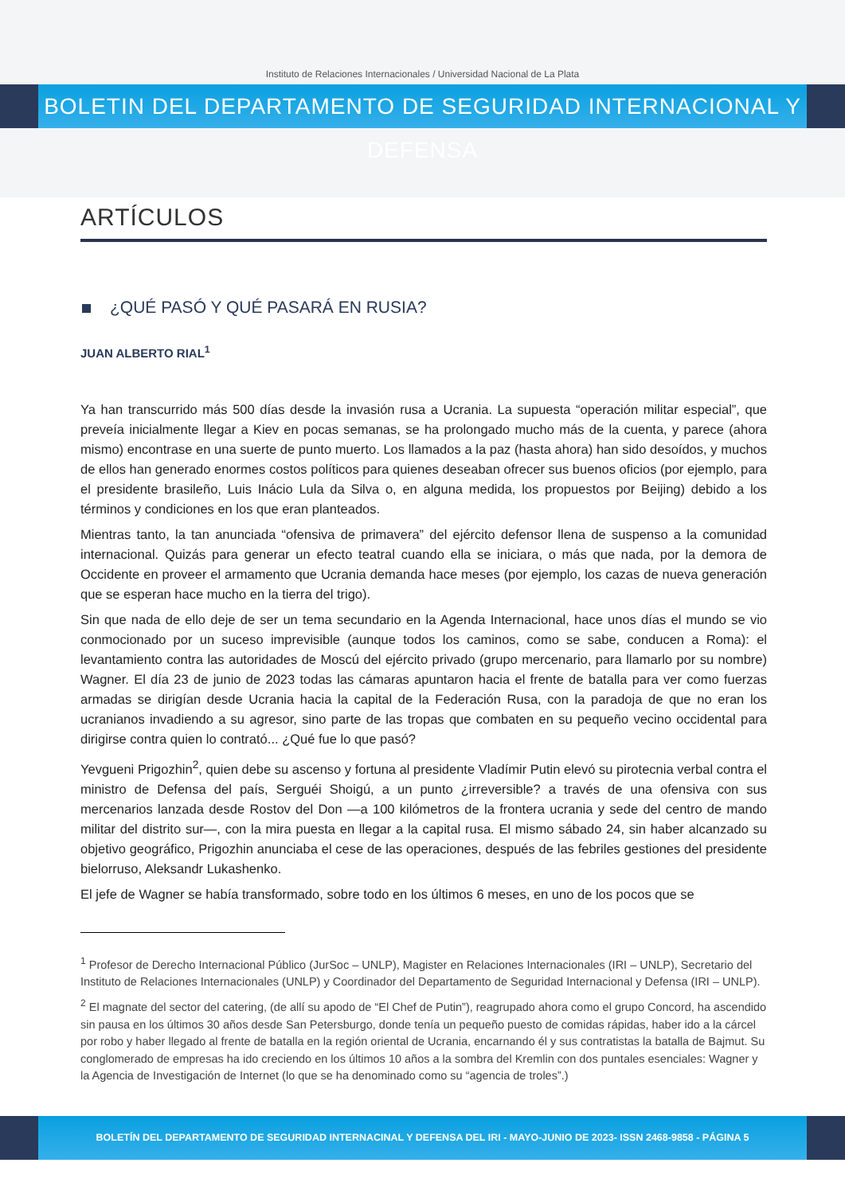Instituto de Relaciones Internacionales / Universidad Nacional de La Plata
BOLETIN DEL DEPARTAMENTO DE SEGURIDAD INTERNACIONAL Y DEFENSA
ARTÍCULOS
¿QUÉ PASÓ Y QUÉ PASARÁ EN RUSIA?
JUAN ALBERTO RIAL<sup>1</sup>
Ya han transcurrido más 500 días desde la invasión rusa a Ucrania. La supuesta “operación militar especial”, que preveía inicialmente llegar a Kiev en pocas semanas, se ha prolongado mucho más de la cuenta, y parece (ahora mismo) encontrase en una suerte de punto muerto. Los llamados a la paz (hasta ahora) han sido desoídos, y muchos de ellos han generado enormes costos políticos para quienes deseaban ofrecer sus buenos oficios (por ejemplo, para el presidente brasileño, Luis Inácio Lula da Silva o, en alguna medida, los propuestos por Beijing) debido a los términos y condiciones en los que eran planteados.
Mientras tanto, la tan anunciada “ofensiva de primavera” del ejército defensor llena de suspenso a la comunidad internacional. Quizás para generar un efecto teatral cuando ella se iniciara, o más que nada, por la demora de Occidente en proveer el armamento que Ucrania demanda hace meses (por ejemplo, los cazas de nueva generación que se esperan hace mucho en la tierra del trigo).
Sin que nada de ello deje de ser un tema secundario en la Agenda Internacional, hace unos días el mundo se vio conmocionado por un suceso imprevisible (aunque todos los caminos, como se sabe, conducen a Roma): el levantamiento contra las autoridades de Moscú del ejército privado (grupo mercenario, para llamarlo por su nombre) Wagner. El día 23 de junio de 2023 todas las cámaras apuntaron hacia el frente de batalla para ver como fuerzas armadas se dirigían desde Ucrania hacia la capital de la Federación Rusa, con la paradoja de que no eran los ucranianos invadiendo a su agresor, sino parte de las tropas que combaten en su pequeño vecino occidental para dirigirse contra quien lo contrató... ¿Qué fue lo que pasó?
Yevgueni Prigozhin<sup>2</sup>, quien debe su ascenso y fortuna al presidente Vladímir Putin elevó su pirotecnia verbal contra el ministro de Defensa del país, Serguéi Shoigú, a un punto ¿irreversible? a través de una ofensiva con sus mercenarios lanzada desde Rostov del Don —a 100 kilómetros de la frontera ucrania y sede del centro de mando militar del distrito sur—, con la mira puesta en llegar a la capital rusa. El mismo sábado 24, sin haber alcanzado su objetivo geográfico, Prigozhin anunciaba el cese de las operaciones, después de las febriles gestiones del presidente bielorruso, Aleksandr Lukashenko.
El jefe de Wagner se había transformado, sobre todo en los últimos 6 meses, en uno de los pocos que se
<sup>1</sup> Profesor de Derecho Internacional Público (JurSoc – UNLP), Magister en Relaciones Internacionales (IRI – UNLP), Secretario del Instituto de Relaciones Internacionales (UNLP) y Coordinador del Departamento de Seguridad Internacional y Defensa (IRI – UNLP).
<sup>2</sup> El magnate del sector del catering, (de allí su apodo de “El Chef de Putin”), reagrupado ahora como el grupo Concord, ha ascendido sin pausa en los últimos 30 años desde San Petersburgo, donde tenía un pequeño puesto de comidas rápidas, haber ido a la cárcel por robo y haber llegado al frente de batalla en la región oriental de Ucrania, encarnando él y sus contratistas la batalla de Bajmut. Su conglomerado de empresas ha ido creciendo en los últimos 10 años a la sombra del Kremlin con dos puntales esenciales: Wagner y la Agencia de Investigación de Internet (lo que se ha denominado como su “agencia de troles”.)
BOLETÍN DEL DEPARTAMENTO DE SEGURIDAD INTERNACINAL Y DEFENSA DEL IRI - MAYO-JUNIO DE 2023- ISSN 2468-9858 - PÁGINA 5